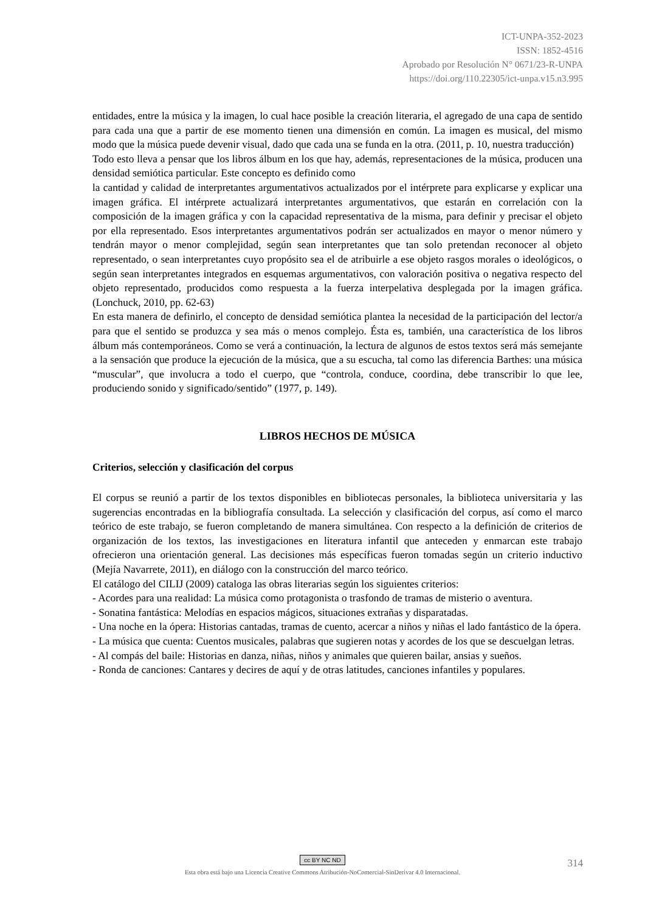ICT-UNPA-352-2023
ISSN: 1852-4516
Aprobado por Resolución N° 0671/23-R-UNPA
https://doi.org/110.22305/ict-unpa.v15.n3.995
entidades, entre la música y la imagen, lo cual hace posible la creación literaria, el agregado de una capa de sentido para cada una que a partir de ese momento tienen una dimensión en común. La imagen es musical, del mismo modo que la música puede devenir visual, dado que cada una se funda en la otra. (2011, p. 10, nuestra traducción)
Todo esto lleva a pensar que los libros álbum en los que hay, además, representaciones de la música, producen una densidad semiótica particular. Este concepto es definido como
la cantidad y calidad de interpretantes argumentativos actualizados por el intérprete para explicarse y explicar una imagen gráfica. El intérprete actualizará interpretantes argumentativos, que estarán en correlación con la composición de la imagen gráfica y con la capacidad representativa de la misma, para definir y precisar el objeto por ella representado. Esos interpretantes argumentativos podrán ser actualizados en mayor o menor número y tendrán mayor o menor complejidad, según sean interpretantes que tan solo pretendan reconocer al objeto representado, o sean interpretantes cuyo propósito sea el de atribuirle a ese objeto rasgos morales o ideológicos, o según sean interpretantes integrados en esquemas argumentativos, con valoración positiva o negativa respecto del objeto representado, producidos como respuesta a la fuerza interpelativa desplegada por la imagen gráfica. (Lonchuck, 2010, pp. 62-63)
En esta manera de definirlo, el concepto de densidad semiótica plantea la necesidad de la participación del lector/a para que el sentido se produzca y sea más o menos complejo. Ésta es, también, una característica de los libros álbum más contemporáneos. Como se verá a continuación, la lectura de algunos de estos textos será más semejante a la sensación que produce la ejecución de la música, que a su escucha, tal como las diferencia Barthes: una música “muscular”, que involucra a todo el cuerpo, que “controla, conduce, coordina, debe transcribir lo que lee, produciendo sonido y significado/sentido” (1977, p. 149).
LIBROS HECHOS DE MÚSICA
Criterios, selección y clasificación del corpus
El corpus se reunió a partir de los textos disponibles en bibliotecas personales, la biblioteca universitaria y las sugerencias encontradas en la bibliografía consultada. La selección y clasificación del corpus, así como el marco teórico de este trabajo, se fueron completando de manera simultánea. Con respecto a la definición de criterios de organización de los textos, las investigaciones en literatura infantil que anteceden y enmarcan este trabajo ofrecieron una orientación general. Las decisiones más específicas fueron tomadas según un criterio inductivo (Mejía Navarrete, 2011), en diálogo con la construcción del marco teórico.
El catálogo del CILIJ (2009) cataloga las obras literarias según los siguientes criterios:
- Acordes para una realidad: La música como protagonista o trasfondo de tramas de misterio o aventura.
- Sonatina fantástica: Melodías en espacios mágicos, situaciones extrañas y disparatadas.
- Una noche en la ópera: Historias cantadas, tramas de cuento, acercar a niños y niñas el lado fantástico de la ópera.
- La música que cuenta: Cuentos musicales, palabras que sugieren notas y acordes de los que se descuelgan letras.
- Al compás del baile: Historias en danza, niñas, niños y animales que quieren bailar, ansias y sueños.
- Ronda de canciones: Cantares y decires de aquí y de otras latitudes, canciones infantiles y populares.
cc BY NC ND
Esta obra está bajo una Licencia Creative Commons Atribución-NoComercial-SinDerivar 4.0 Internacional.
314